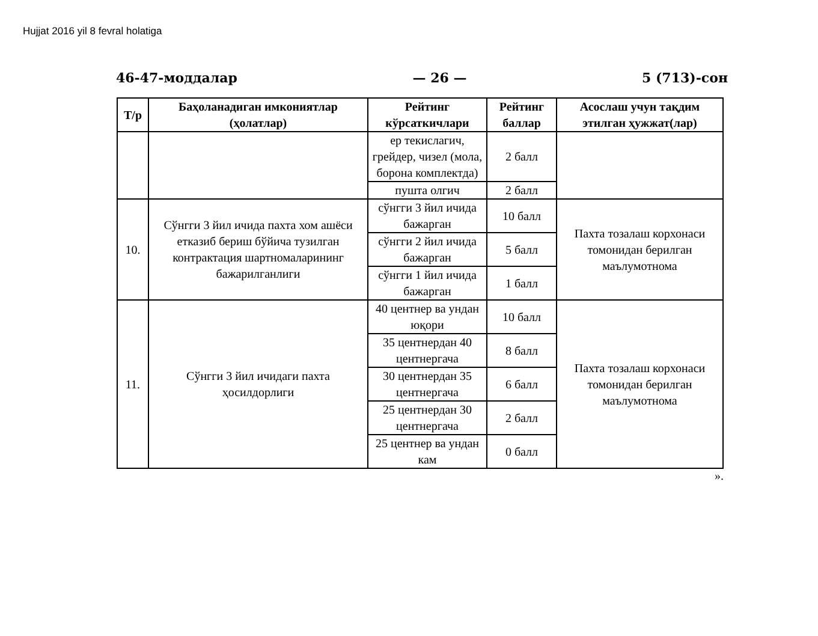Hujjat 2016 yil 8 fevral holatiga
46-47-моддалар — 26 — 5 (713)-сон
| Т/р | Баҳоланадиган имкониятлар (ҳолатлар) | Рейтинг кўрсаткичлари | Рейтинг баллар | Асослаш учун тақдим этилган ҳужжат(лар) |
| --- | --- | --- | --- | --- |
| | | ер текислагич, грейдер, чизел (мола, борона комплектда) | 2 балл | |
| | | пушта олгич | 2 балл | |
| 10. | Сўнгги 3 йил ичида пахта хом ашёси етказиб бериш бўйича тузилган контрактация шартномаларининг бажарилганлиги | сўнгги 3 йил ичида бажарган | 10 балл | Пахта тозалаш корхонаси томонидан берилган маълумотнома |
| | | сўнгги 2 йил ичида бажарган | 5 балл | |
| | | сўнгги 1 йил ичида бажарган | 1 балл | |
| 11. | Сўнгги 3 йил ичидаги пахта ҳосилдорлиги | 40 центнер ва ундан юқори | 10 балл | Пахта тозалаш корхонаси томонидан берилган маълумотнома |
| | | 35 центнердан 40 центнергача | 8 балл | |
| | | 30 центнердан 35 центнергача | 6 балл | |
| | | 25 центнердан 30 центнергача | 2 балл | |
| | | 25 центнер ва ундан кам | 0 балл | |
».